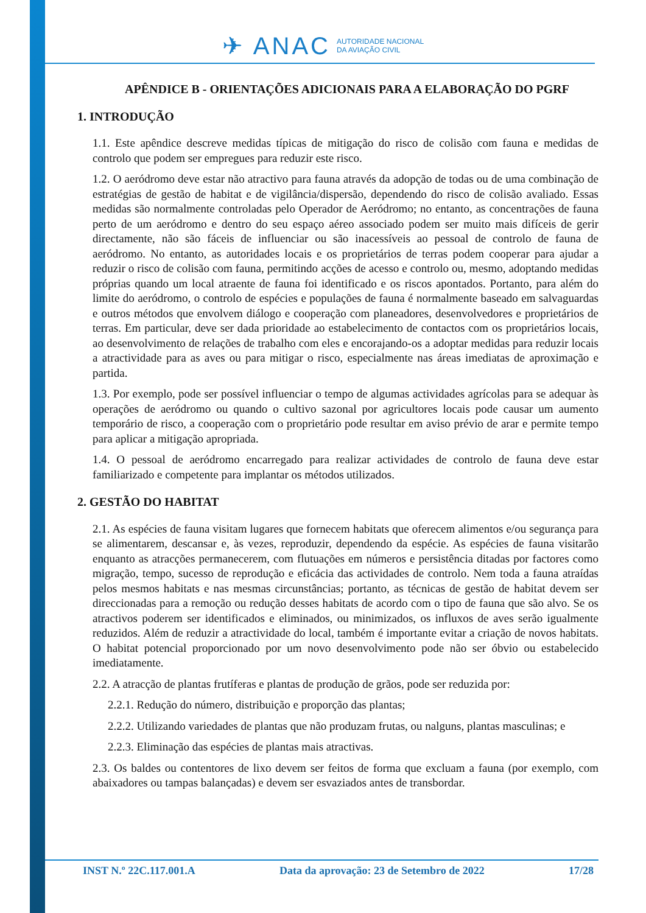✈ ANAC AUTORIDADE NACIONAL
DA AVIAÇÃO CIVIL
APÊNDICE B - ORIENTAÇÕES ADICIONAIS PARA A ELABORAÇÃO DO PGRF
1. INTRODUÇÃO
1.1. Este apêndice descreve medidas típicas de mitigação do risco de colisão com fauna e medidas de controlo que podem ser empregues para reduzir este risco.
1.2. O aeródromo deve estar não atractivo para fauna através da adopção de todas ou de uma combinação de estratégias de gestão de habitat e de vigilância/dispersão, dependendo do risco de colisão avaliado. Essas medidas são normalmente controladas pelo Operador de Aeródromo; no entanto, as concentrações de fauna perto de um aeródromo e dentro do seu espaço aéreo associado podem ser muito mais difíceis de gerir directamente, não são fáceis de influenciar ou são inacessíveis ao pessoal de controlo de fauna de aeródromo. No entanto, as autoridades locais e os proprietários de terras podem cooperar para ajudar a reduzir o risco de colisão com fauna, permitindo acções de acesso e controlo ou, mesmo, adoptando medidas próprias quando um local atraente de fauna foi identificado e os riscos apontados. Portanto, para além do limite do aeródromo, o controlo de espécies e populações de fauna é normalmente baseado em salvaguardas e outros métodos que envolvem diálogo e cooperação com planeadores, desenvolvedores e proprietários de terras. Em particular, deve ser dada prioridade ao estabelecimento de contactos com os proprietários locais, ao desenvolvimento de relações de trabalho com eles e encorajando-os a adoptar medidas para reduzir locais a atractividade para as aves ou para mitigar o risco, especialmente nas áreas imediatas de aproximação e partida.
1.3. Por exemplo, pode ser possível influenciar o tempo de algumas actividades agrícolas para se adequar às operações de aeródromo ou quando o cultivo sazonal por agricultores locais pode causar um aumento temporário de risco, a cooperação com o proprietário pode resultar em aviso prévio de arar e permite tempo para aplicar a mitigação apropriada.
1.4. O pessoal de aeródromo encarregado para realizar actividades de controlo de fauna deve estar familiarizado e competente para implantar os métodos utilizados.
2. GESTÃO DO HABITAT
2.1. As espécies de fauna visitam lugares que fornecem habitats que oferecem alimentos e/ou segurança para se alimentarem, descansar e, às vezes, reproduzir, dependendo da espécie. As espécies de fauna visitarão enquanto as atracções permanecerem, com flutuações em números e persistência ditadas por factores como migração, tempo, sucesso de reprodução e eficácia das actividades de controlo. Nem toda a fauna atraídas pelos mesmos habitats e nas mesmas circunstâncias; portanto, as técnicas de gestão de habitat devem ser direccionadas para a remoção ou redução desses habitats de acordo com o tipo de fauna que são alvo. Se os atractivos poderem ser identificados e eliminados, ou minimizados, os influxos de aves serão igualmente reduzidos. Além de reduzir a atractividade do local, também é importante evitar a criação de novos habitats. O habitat potencial proporcionado por um novo desenvolvimento pode não ser óbvio ou estabelecido imediatamente.
2.2. A atracção de plantas frutíferas e plantas de produção de grãos, pode ser reduzida por:
2.2.1. Redução do número, distribuição e proporção das plantas;
2.2.2. Utilizando variedades de plantas que não produzam frutas, ou nalguns, plantas masculinas; e
2.2.3. Eliminação das espécies de plantas mais atractivas.
2.3. Os baldes ou contentores de lixo devem ser feitos de forma que excluam a fauna (por exemplo, com abaixadores ou tampas balançadas) e devem ser esvaziados antes de transbordar.
INST N.º 22C.117.001.A Data da aprovação: 23 de Setembro de 2022 17/28